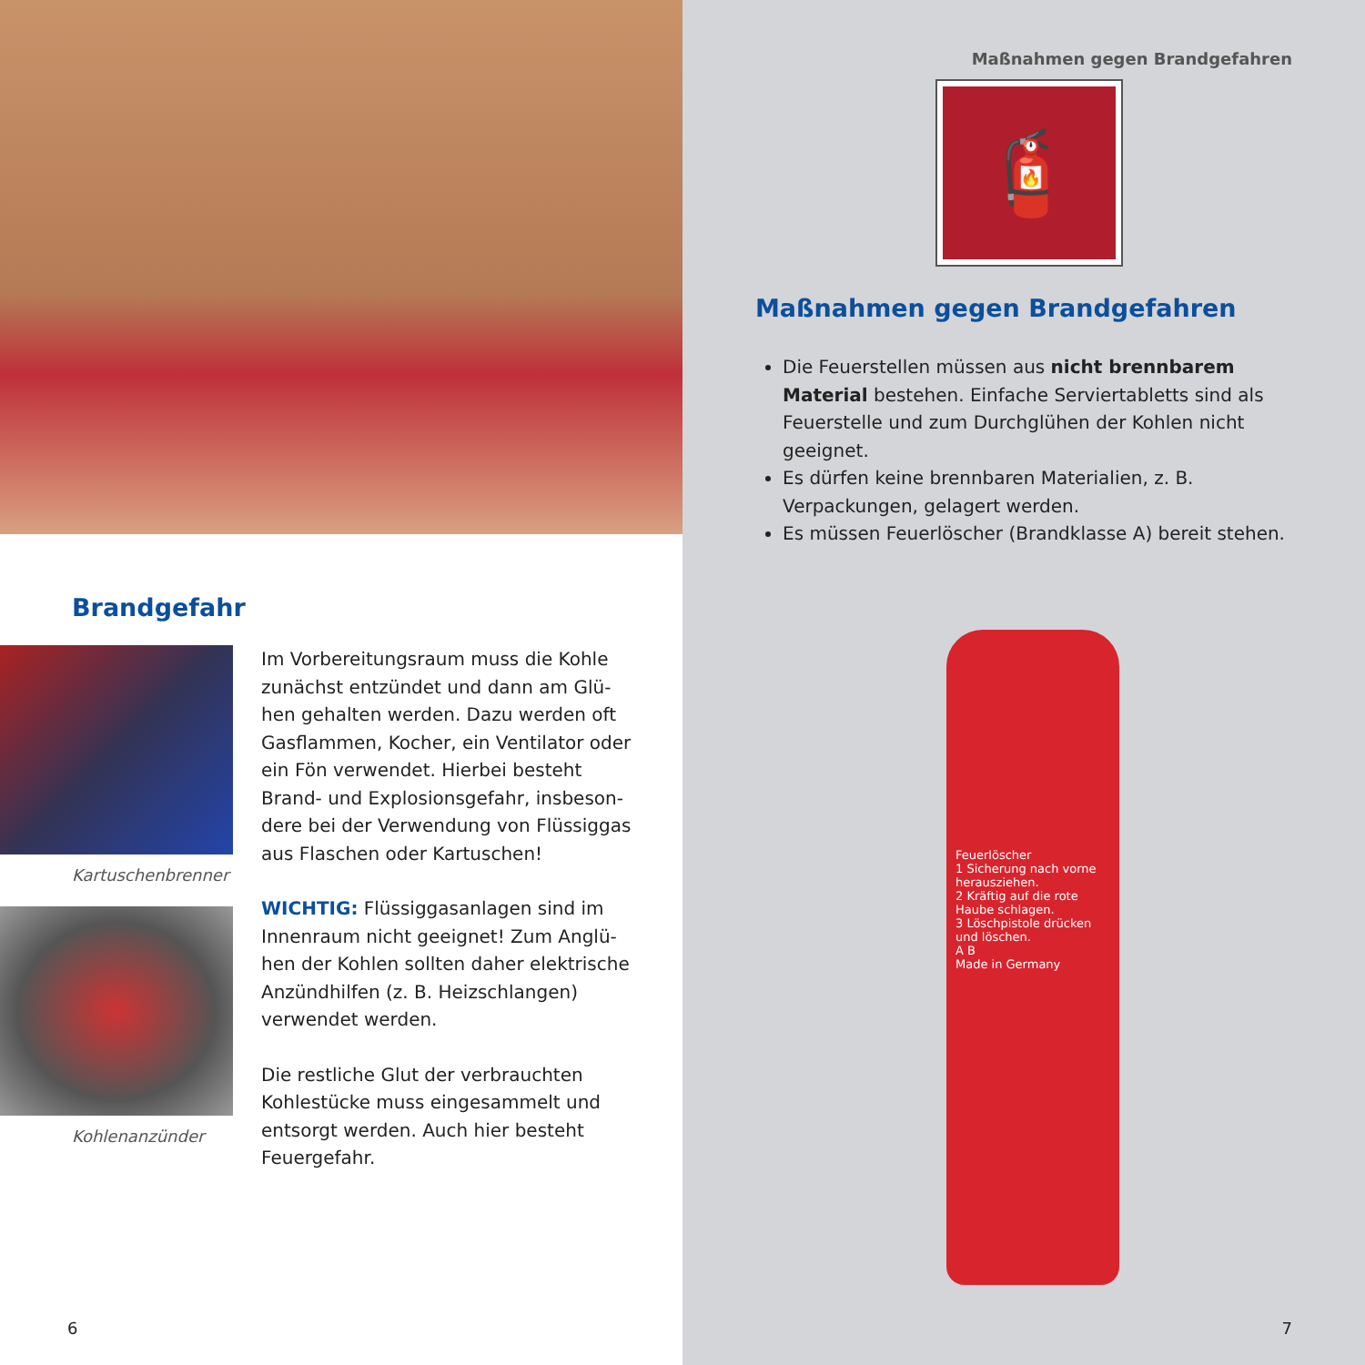Brandgefahr
Kartuschenbrenner
Kohlenanzünder
Im Vorbereitungsraum muss die Kohle zunächst entzündet und dann am Glü­hen gehalten werden. Dazu werden oft Gasflammen, Kocher, ein Ventilator oder ein Fön verwendet. Hierbei besteht Brand- und Explosionsgefahr, insbeson­dere bei der Verwendung von Flüssiggas aus Flaschen oder Kartuschen!
WICHTIG: Flüssiggasanlagen sind im Innenraum nicht geeignet! Zum Anglü­hen der Kohlen sollten daher elektri­sche Anzündhilfen (z. B. Heizschlangen) verwendet werden.
Die restliche Glut der verbrauchten Kohlestücke muss eingesammelt und entsorgt werden. Auch hier besteht Feuergefahr.
6
Maßnahmen gegen Brandgefahren
🧯
Maßnahmen gegen Brandgefahren
Die Feuerstellen müssen aus nicht brennbarem Material bestehen. Einfache Serviertabletts sind als Feuerstelle und zum Durchglühen der Kohlen nicht geeignet.
Es dürfen keine brennbaren Materialien, z. B. Verpackungen, gelagert werden.
Es müssen Feuerlöscher (Brandklasse A) bereit stehen.
Feuerlöscher
1 Sicherung nach vorne herausziehen.
2 Kräftig auf die rote Haube schlagen.
3 Löschpistole drücken und löschen.
A B
Made in Germany
7